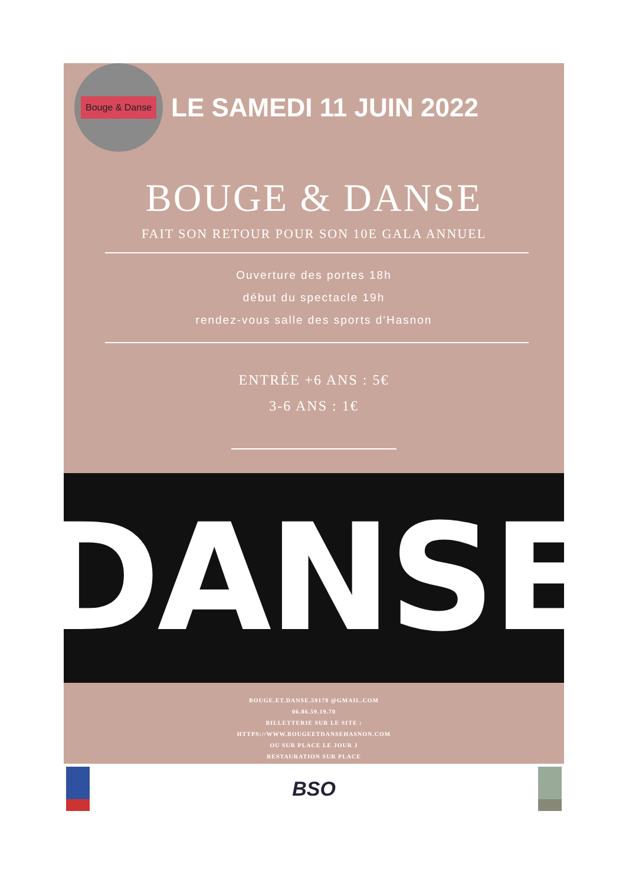Bouge & Danse
LE SAMEDI 11 JUIN 2022
BOUGE & DANSE
FAIT SON RETOUR POUR SON 10E GALA ANNUEL
Ouverture des portes 18h
début du spectacle 19h
rendez-vous salle des sports d'Hasnon
ENTRÉE +6 ANS : 5€
3-6 ANS : 1€
DANSE
BOUGE.ET.DANSE.59178 @GMAIL.COM
06.86.59.19.70
BILLETTERIE SUR LE SITE :
HTTPS://WWW.BOUGEETDANSEHASNON.COM
OU SUR PLACE LE JOUR J
RESTAURATION SUR PLACE
BSO